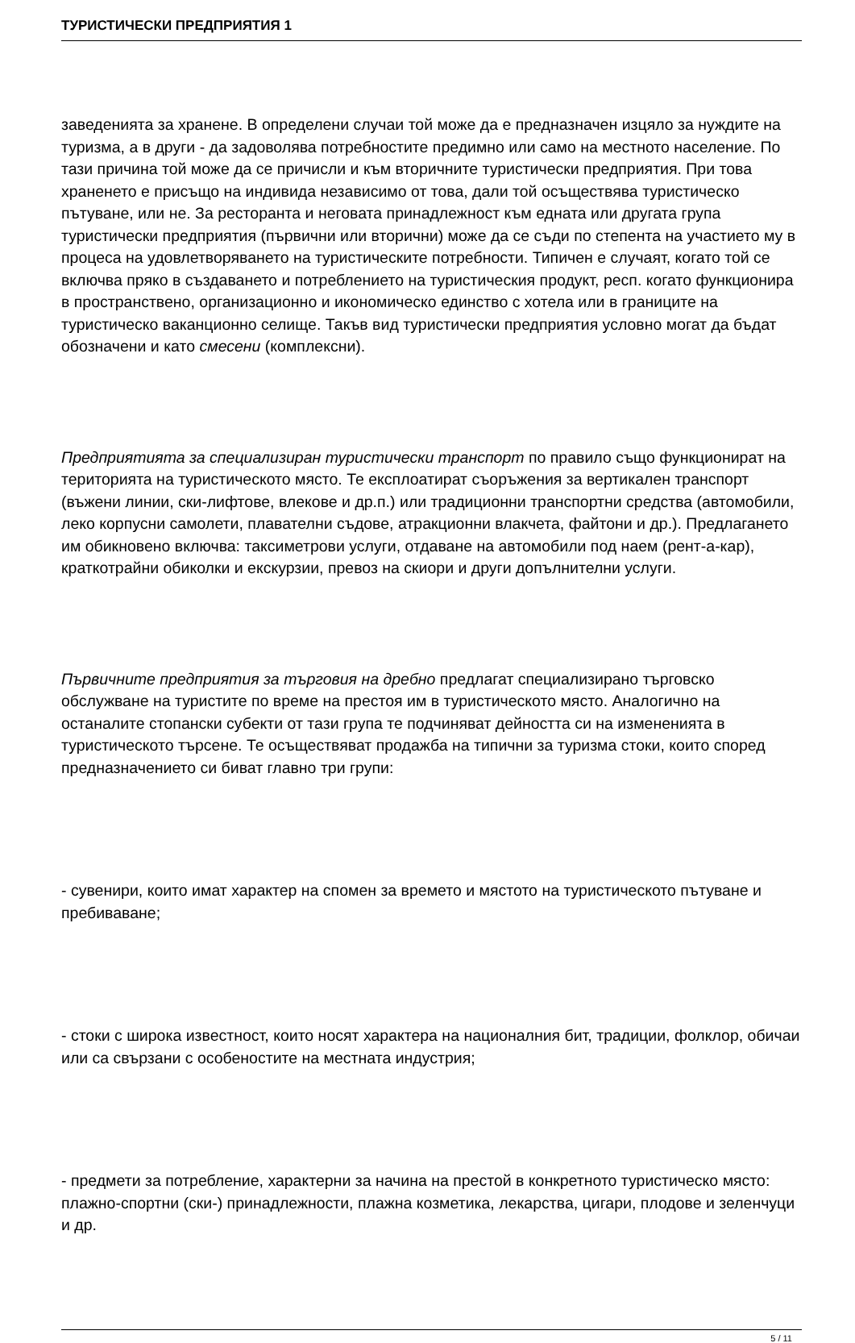ТУРИСТИЧЕСКИ ПРЕДПРИЯТИЯ 1
заведенията за хранене. В определени случаи той може да е предназначен изцяло за нуждите на туризма, а в други - да задоволява потребностите предимно или само на местното население. По тази причина той може да се причисли и към вторичните туристически предприятия. При това храненето е присъщо на индивида независимо от това, дали той осъществява туристическо пътуване, или не. За ресторанта и неговата принадлежност към едната или другата група туристически предприятия (първични или вторични) може да се съди по степента на участието му в процеса на удовлетворяването на туристическите потребности. Типичен е случаят, когато той се включва пряко в създаването и потреблението на туристическия продукт, респ. когато функционира в пространствено, организационно и икономическо единство с хотела или в границите на туристическо ваканционно селище. Такъв вид туристически предприятия условно могат да бъдат обозначени и като смесени (комплексни).
Предприятията за специализиран туристически транспорт по правило също функционират на територията на туристическото място. Те експлоатират съоръжения за вертикален транспорт (въжени линии, ски-лифтове, влекове и др.п.) или традиционни транспортни средства (автомобили, леко корпусни самолети, плавателни съдове, атракционни влакчета, файтони и др.). Предлагането им обикновено включва: таксиметрови услуги, отдаване на автомобили под наем (рент-а-кар), краткотрайни обиколки и екскурзии, превоз на скиори и други допълнителни услуги.
Първичните предприятия за търговия на дребно предлагат специализирано търговско обслужване на туристите по време на престоя им в туристическото място. Аналогично на останалите стопански субекти от тази група те подчиняват дейността си на измененията в туристическото търсене. Те осъществяват продажба на типични за туризма стоки, които според предназначението си биват главно три групи:
- сувенири, които имат характер на спомен за времето и мястото на туристическото пътуване и пребиваване;
- стоки с широка известност, които носят характера на националния бит, традиции, фолклор, обичаи или са свързани с особеностите на местната индустрия;
- предмети за потребление, характерни за начина на престой в конкретното туристическо място: плажно-спортни (ски-) принадлежности, плажна козметика, лекарства, цигари, плодове и зеленчуци и др.
5 / 11